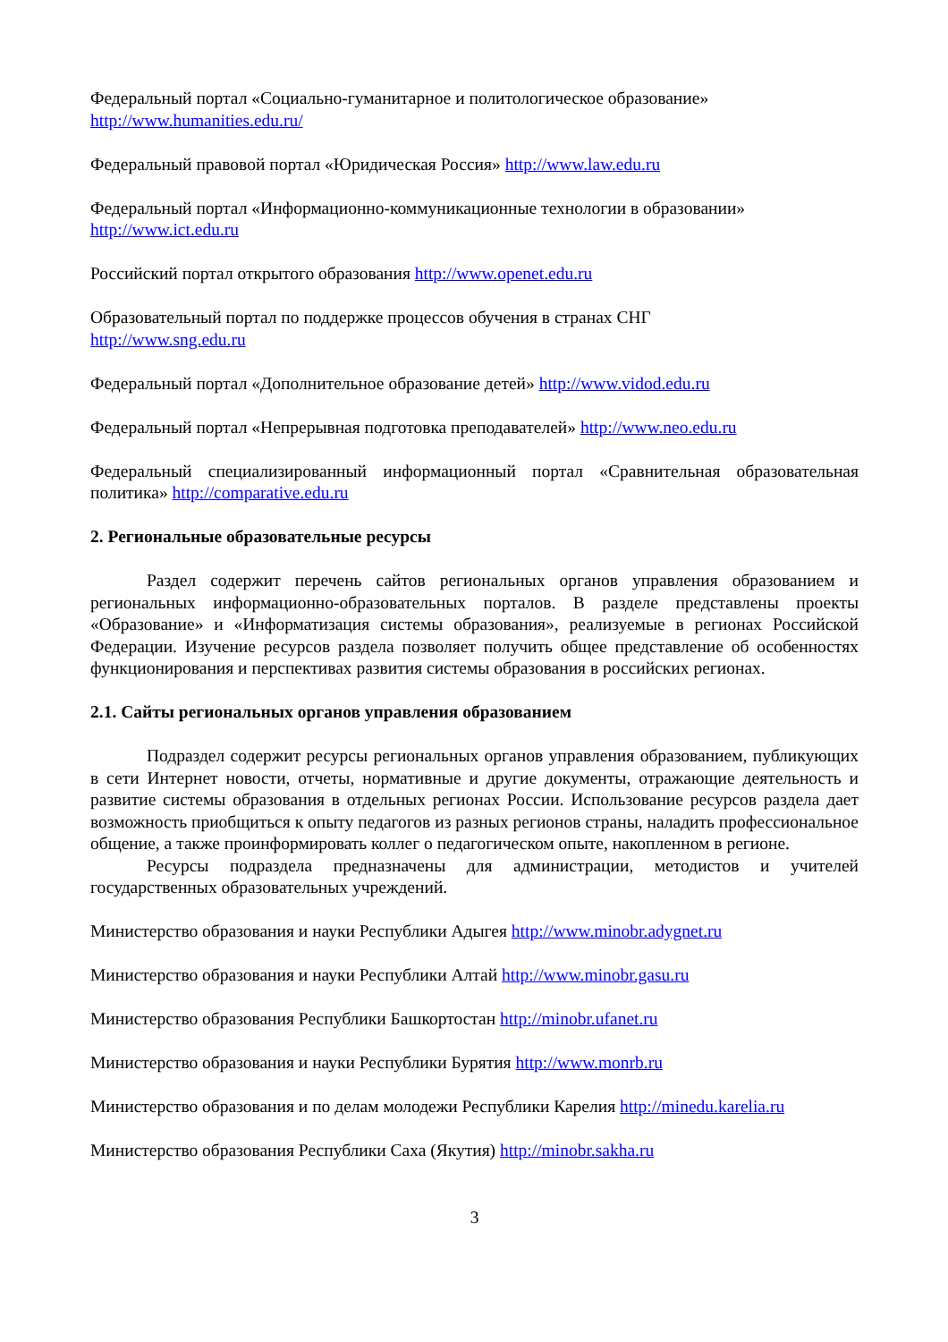Федеральный портал «Социально-гуманитарное и политологическое образование»
http://www.humanities.edu.ru/
Федеральный правовой портал «Юридическая Россия» http://www.law.edu.ru
Федеральный портал «Информационно-коммуникационные технологии в образовании»
http://www.ict.edu.ru
Российский портал открытого образования http://www.openet.edu.ru
Образовательный портал по поддержке процессов обучения в странах СНГ
http://www.sng.edu.ru
Федеральный портал «Дополнительное образование детей» http://www.vidod.edu.ru
Федеральный портал «Непрерывная подготовка преподавателей» http://www.neo.edu.ru
Федеральный специализированный информационный портал «Сравнительная образовательная политика» http://comparative.edu.ru
2. Региональные образовательные ресурсы
Раздел содержит перечень сайтов региональных органов управления образованием и региональных информационно-образовательных порталов. В разделе представлены проекты «Образование» и «Информатизация системы образования», реализуемые в регионах Российской Федерации. Изучение ресурсов раздела позволяет получить общее представление об особенностях функционирования и перспективах развития системы образования в российских регионах.
2.1. Сайты региональных органов управления образованием
Подраздел содержит ресурсы региональных органов управления образованием, публикующих в сети Интернет новости, отчеты, нормативные и другие документы, отражающие деятельность и развитие системы образования в отдельных регионах России. Использование ресурсов раздела дает возможность приобщиться к опыту педагогов из разных регионов страны, наладить профессиональное общение, а также проинформировать коллег о педагогическом опыте, накопленном в регионе.
Ресурсы подраздела предназначены для администрации, методистов и учителей государственных образовательных учреждений.
Министерство образования и науки Республики Адыгея http://www.minobr.adygnet.ru
Министерство образования и науки Республики Алтай http://www.minobr.gasu.ru
Министерство образования Республики Башкортостан http://minobr.ufanet.ru
Министерство образования и науки Республики Бурятия http://www.monrb.ru
Министерство образования и по делам молодежи Республики Карелия http://minedu.karelia.ru
Министерство образования Республики Саха (Якутия) http://minobr.sakha.ru
3